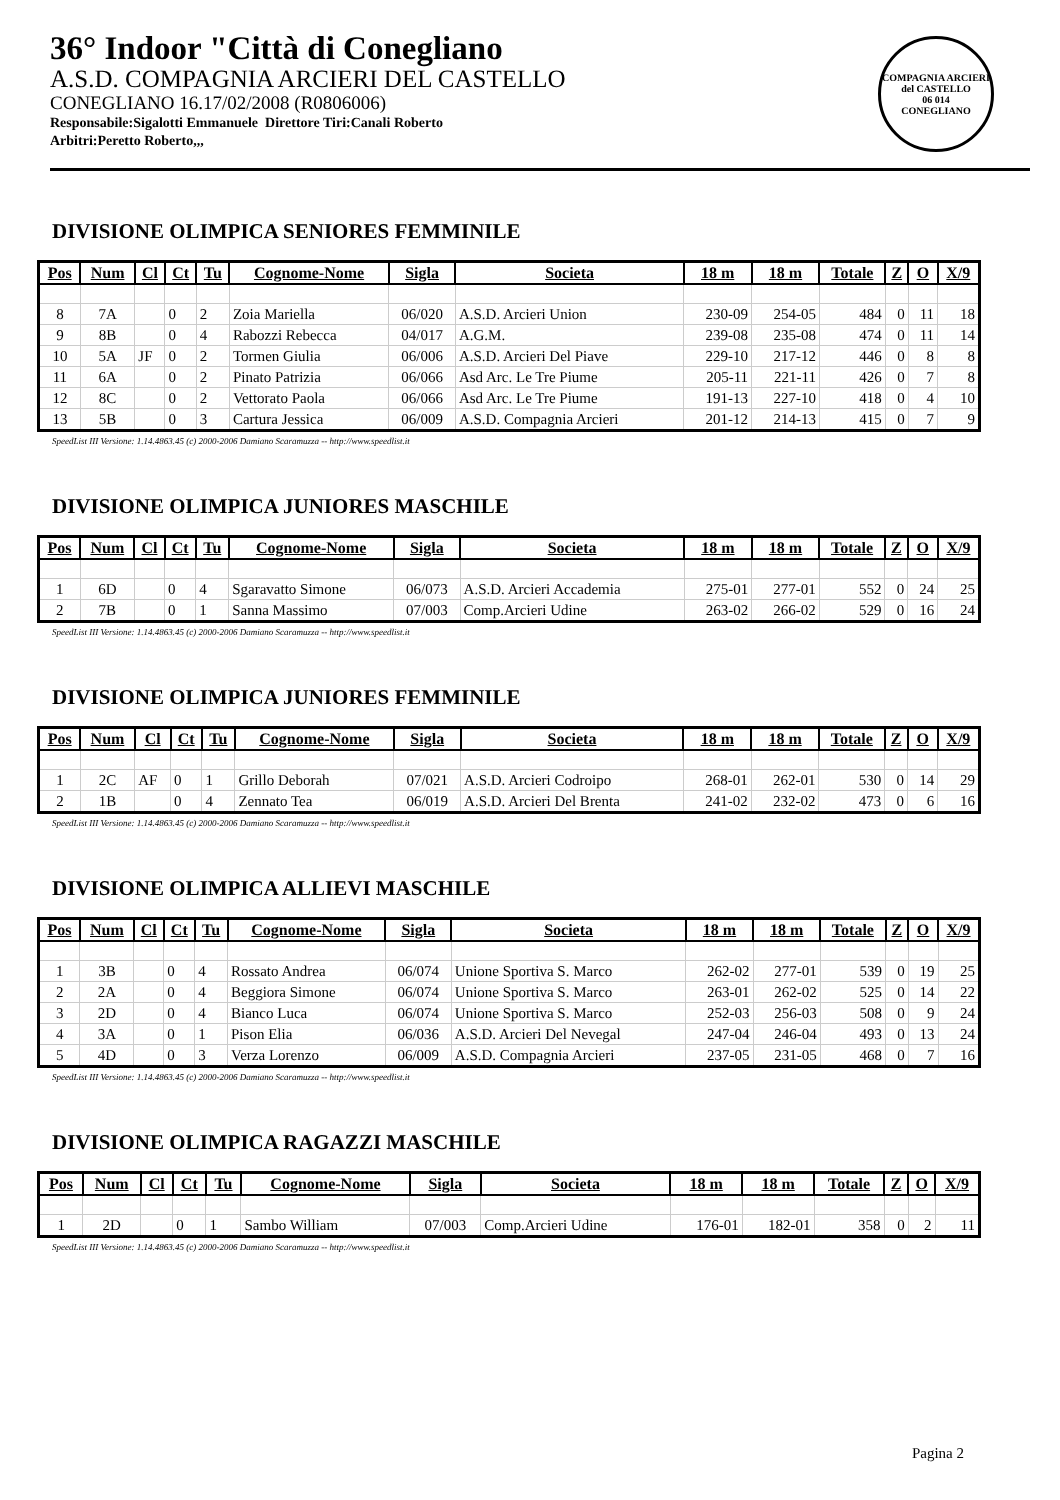36° Indoor "Città di Conegliano
A.S.D. COMPAGNIA ARCIERI DEL CASTELLO
CONEGLIANO 16.17/02/2008 (R0806006)
Responsabile:Sigalotti Emmanuele Direttore Tiri:Canali Roberto
Arbitri:Peretto Roberto,,,
COMPAGNIA ARCIERI del CASTELLO
06 014
CONEGLIANO
DIVISIONE OLIMPICA SENIORES FEMMINILE
| Pos | Num | Cl | Ct | Tu | Cognome-Nome | Sigla | Societa | 18 m | 18 m | Totale | Z | O | X/9 |
| --- | --- | --- | --- | --- | --- | --- | --- | --- | --- | --- | --- | --- | --- |
| 8 | 7A | | 0 | 2 | Zoia Mariella | 06/020 | A.S.D. Arcieri Union | 230-09 | 254-05 | 484 | 0 | 11 | 18 |
| 9 | 8B | | 0 | 4 | Rabozzi Rebecca | 04/017 | A.G.M. | 239-08 | 235-08 | 474 | 0 | 11 | 14 |
| 10 | 5A | JF | 0 | 2 | Tormen Giulia | 06/006 | A.S.D. Arcieri Del Piave | 229-10 | 217-12 | 446 | 0 | 8 | 8 |
| 11 | 6A | | 0 | 2 | Pinato Patrizia | 06/066 | Asd Arc. Le Tre Piume | 205-11 | 221-11 | 426 | 0 | 7 | 8 |
| 12 | 8C | | 0 | 2 | Vettorato Paola | 06/066 | Asd Arc. Le Tre Piume | 191-13 | 227-10 | 418 | 0 | 4 | 10 |
| 13 | 5B | | 0 | 3 | Cartura Jessica | 06/009 | A.S.D. Compagnia Arcieri | 201-12 | 214-13 | 415 | 0 | 7 | 9 |
SpeedList III Versione: 1.14.4863.45 (c) 2000-2006 Damiano Scaramuzza -- http://www.speedlist.it
DIVISIONE OLIMPICA JUNIORES MASCHILE
| Pos | Num | Cl | Ct | Tu | Cognome-Nome | Sigla | Societa | 18 m | 18 m | Totale | Z | O | X/9 |
| --- | --- | --- | --- | --- | --- | --- | --- | --- | --- | --- | --- | --- | --- |
| 1 | 6D | | 0 | 4 | Sgaravatto Simone | 06/073 | A.S.D. Arcieri Accademia | 275-01 | 277-01 | 552 | 0 | 24 | 25 |
| 2 | 7B | | 0 | 1 | Sanna Massimo | 07/003 | Comp.Arcieri Udine | 263-02 | 266-02 | 529 | 0 | 16 | 24 |
SpeedList III Versione: 1.14.4863.45 (c) 2000-2006 Damiano Scaramuzza -- http://www.speedlist.it
DIVISIONE OLIMPICA JUNIORES FEMMINILE
| Pos | Num | Cl | Ct | Tu | Cognome-Nome | Sigla | Societa | 18 m | 18 m | Totale | Z | O | X/9 |
| --- | --- | --- | --- | --- | --- | --- | --- | --- | --- | --- | --- | --- | --- |
| 1 | 2C | AF | 0 | 1 | Grillo Deborah | 07/021 | A.S.D. Arcieri Codroipo | 268-01 | 262-01 | 530 | 0 | 14 | 29 |
| 2 | 1B | | 0 | 4 | Zennato Tea | 06/019 | A.S.D. Arcieri Del Brenta | 241-02 | 232-02 | 473 | 0 | 6 | 16 |
SpeedList III Versione: 1.14.4863.45 (c) 2000-2006 Damiano Scaramuzza -- http://www.speedlist.it
DIVISIONE OLIMPICA ALLIEVI MASCHILE
| Pos | Num | Cl | Ct | Tu | Cognome-Nome | Sigla | Societa | 18 m | 18 m | Totale | Z | O | X/9 |
| --- | --- | --- | --- | --- | --- | --- | --- | --- | --- | --- | --- | --- | --- |
| 1 | 3B | | 0 | 4 | Rossato Andrea | 06/074 | Unione Sportiva S. Marco | 262-02 | 277-01 | 539 | 0 | 19 | 25 |
| 2 | 2A | | 0 | 4 | Beggiora Simone | 06/074 | Unione Sportiva S. Marco | 263-01 | 262-02 | 525 | 0 | 14 | 22 |
| 3 | 2D | | 0 | 4 | Bianco Luca | 06/074 | Unione Sportiva S. Marco | 252-03 | 256-03 | 508 | 0 | 9 | 24 |
| 4 | 3A | | 0 | 1 | Pison Elia | 06/036 | A.S.D. Arcieri Del Nevegal | 247-04 | 246-04 | 493 | 0 | 13 | 24 |
| 5 | 4D | | 0 | 3 | Verza Lorenzo | 06/009 | A.S.D. Compagnia Arcieri | 237-05 | 231-05 | 468 | 0 | 7 | 16 |
SpeedList III Versione: 1.14.4863.45 (c) 2000-2006 Damiano Scaramuzza -- http://www.speedlist.it
DIVISIONE OLIMPICA RAGAZZI MASCHILE
| Pos | Num | Cl | Ct | Tu | Cognome-Nome | Sigla | Societa | 18 m | 18 m | Totale | Z | O | X/9 |
| --- | --- | --- | --- | --- | --- | --- | --- | --- | --- | --- | --- | --- | --- |
| 1 | 2D | | 0 | 1 | Sambo William | 07/003 | Comp.Arcieri Udine | 176-01 | 182-01 | 358 | 0 | 2 | 11 |
SpeedList III Versione: 1.14.4863.45 (c) 2000-2006 Damiano Scaramuzza -- http://www.speedlist.it
Pagina 2